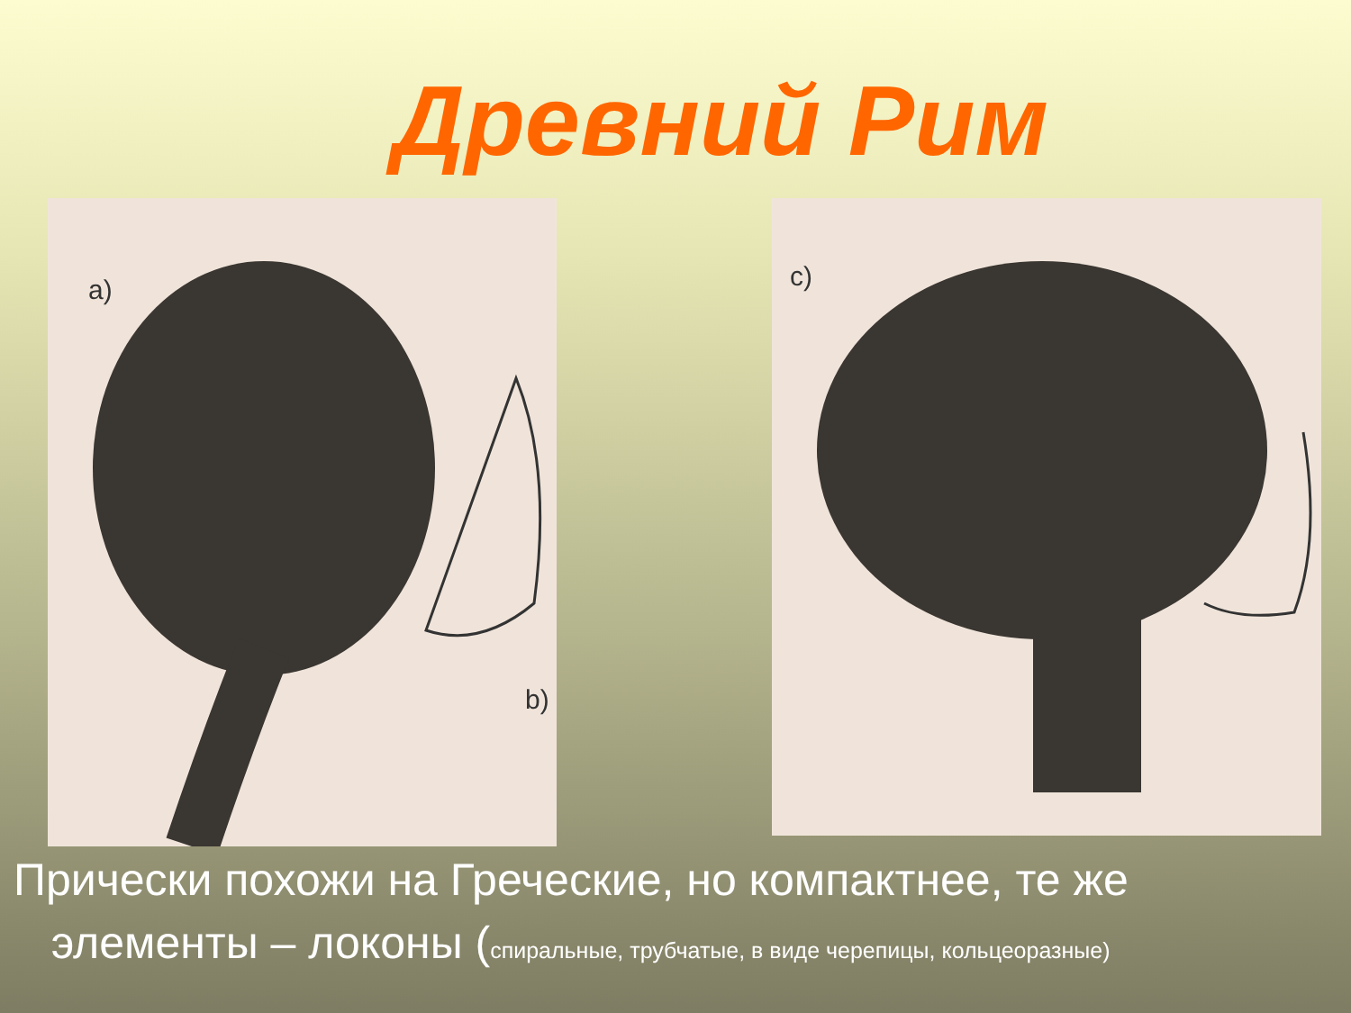Древний Рим
a)
b)
c)
Прически похожи на Греческие, но компактнее, те же
элементы – локоны (спиральные, трубчатые, в виде черепицы, кольцеоразные)